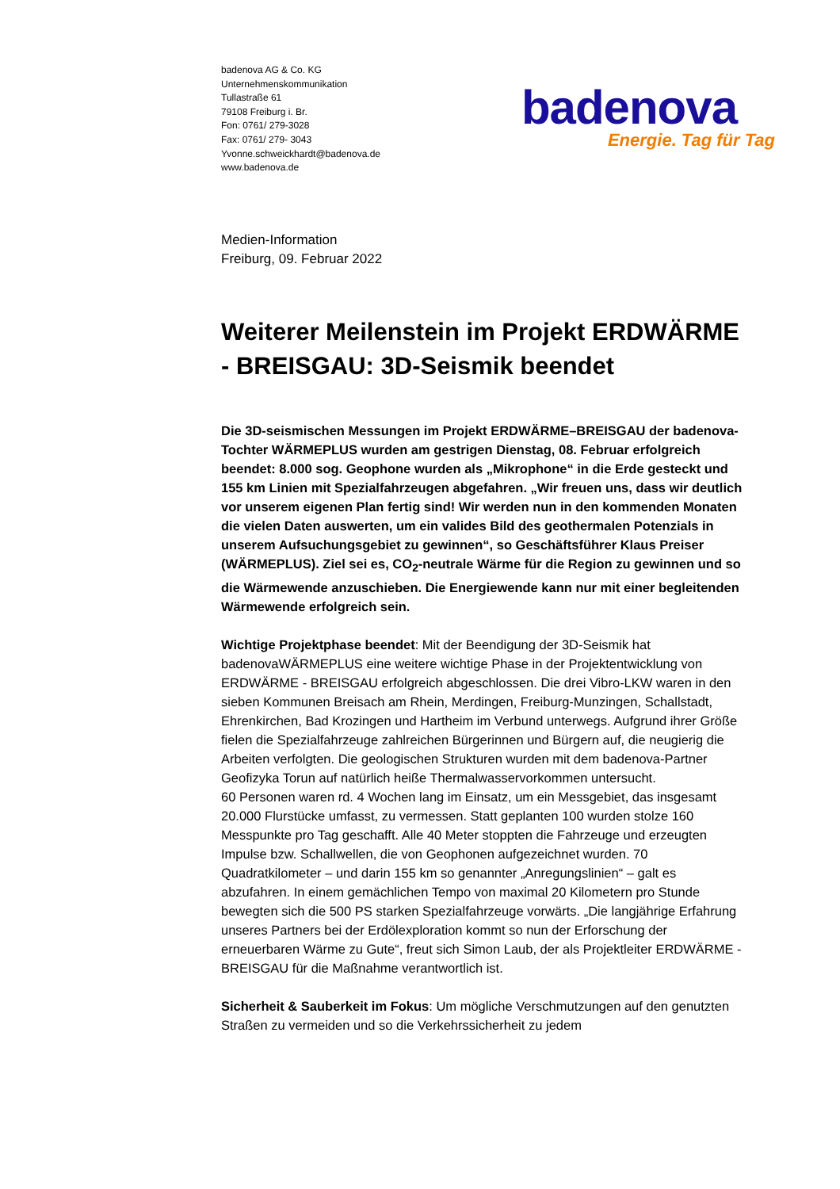badenova AG & Co. KG
Unternehmenskommunikation
Tullastraße 61
79108 Freiburg i. Br.
Fon: 0761/ 279-3028
Fax: 0761/ 279- 3043
Yvonne.schweickhardt@badenova.de
www.badenova.de
badenova
Energie. Tag für Tag
Medien-Information
Freiburg, 09. Februar 2022
Weiterer Meilenstein im Projekt ERDWÄRME - BREISGAU: 3D-Seismik beendet
Die 3D-seismischen Messungen im Projekt ERDWÄRME–BREISGAU der badenova-Tochter WÄRMEPLUS wurden am gestrigen Dienstag, 08. Februar erfolgreich beendet: 8.000 sog. Geophone wurden als „Mikrophone“ in die Erde gesteckt und 155 km Linien mit Spezialfahrzeugen abgefahren. „Wir freuen uns, dass wir deutlich vor unserem eigenen Plan fertig sind! Wir werden nun in den kommenden Monaten die vielen Daten auswerten, um ein valides Bild des geothermalen Potenzials in unserem Aufsuchungsgebiet zu gewinnen“, so Geschäftsführer Klaus Preiser (WÄRMEPLUS). Ziel sei es, CO<sub>2</sub>-neutrale Wärme für die Region zu gewinnen und so die Wärmewende anzuschieben. Die Energiewende kann nur mit einer begleitenden Wärmewende erfolgreich sein.
Wichtige Projektphase beendet: Mit der Beendigung der 3D-Seismik hat badenovaWÄRMEPLUS eine weitere wichtige Phase in der Projektentwicklung von ERDWÄRME - BREISGAU erfolgreich abgeschlossen. Die drei Vibro-LKW waren in den sieben Kommunen Breisach am Rhein, Merdingen, Freiburg-Munzingen, Schallstadt, Ehrenkirchen, Bad Krozingen und Hartheim im Verbund unterwegs. Aufgrund ihrer Größe fielen die Spezialfahrzeuge zahlreichen Bürgerinnen und Bürgern auf, die neugierig die Arbeiten verfolgten. Die geologischen Strukturen wurden mit dem badenova-Partner Geofizyka Torun auf natürlich heiße Thermalwasservorkommen untersucht.
60 Personen waren rd. 4 Wochen lang im Einsatz, um ein Messgebiet, das insgesamt 20.000 Flurstücke umfasst, zu vermessen. Statt geplanten 100 wurden stolze 160 Messpunkte pro Tag geschafft. Alle 40 Meter stoppten die Fahrzeuge und erzeugten Impulse bzw. Schallwellen, die von Geophonen aufgezeichnet wurden. 70 Quadratkilometer – und darin 155 km so genannter „Anregungslinien“ – galt es abzufahren. In einem gemächlichen Tempo von maximal 20 Kilometern pro Stunde bewegten sich die 500 PS starken Spezialfahrzeuge vorwärts. „Die langjährige Erfahrung unseres Partners bei der Erdölexploration kommt so nun der Erforschung der erneuerbaren Wärme zu Gute“, freut sich Simon Laub, der als Projektleiter ERDWÄRME - BREISGAU für die Maßnahme verantwortlich ist.
Sicherheit & Sauberkeit im Fokus: Um mögliche Verschmutzungen auf den genutzten Straßen zu vermeiden und so die Verkehrssicherheit zu jedem